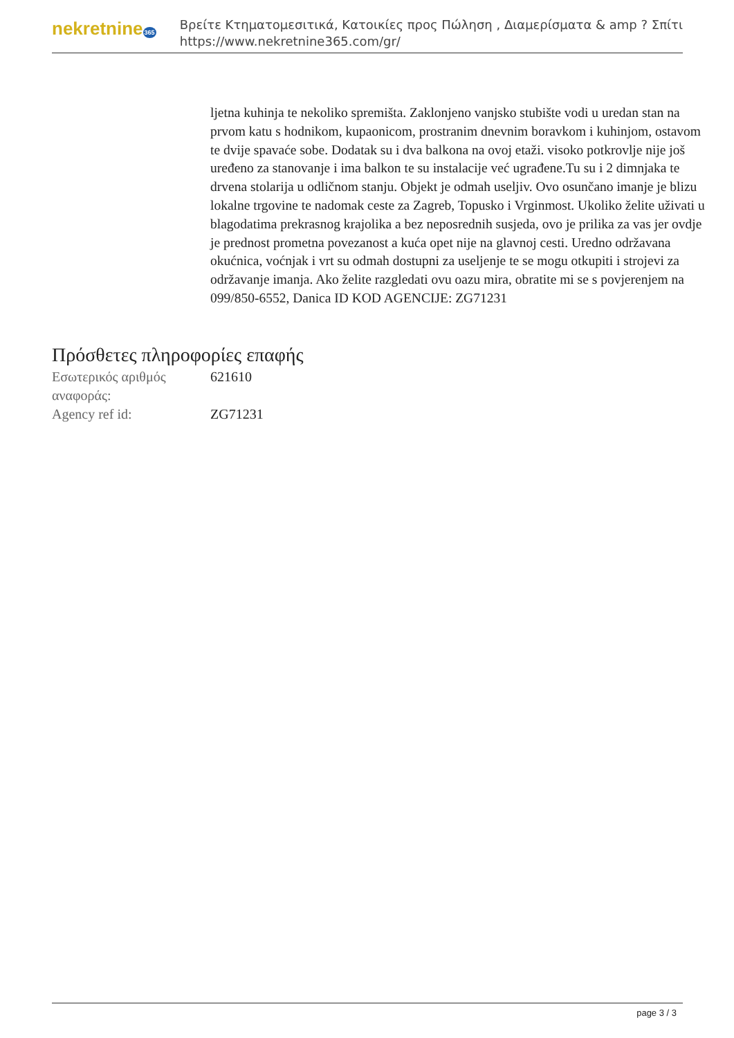nekretnine365
Βρείτε Κτηματομεσιτικά, Κατοικίες προς Πώληση , Διαμερίσματα & amp ? Σπίτι
https://www.nekretnine365.com/gr/
ljetna kuhinja te nekoliko spremišta. Zaklonjeno vanjsko stubište vodi u uredan stan na prvom katu s hodnikom, kupaonicom, prostranim dnevnim boravkom i kuhinjom, ostavom te dvije spavaće sobe. Dodatak su i dva balkona na ovoj etaži. visoko potkrovlje nije još uređeno za stanovanje i ima balkon te su instalacije već ugrađene.Tu su i 2 dimnjaka te drvena stolarija u odličnom stanju. Objekt je odmah useljiv. Ovo osunčano imanje je blizu lokalne trgovine te nadomak ceste za Zagreb, Topusko i Vrginmost. Ukoliko želite uživati u blagodatima prekrasnog krajolika a bez neposrednih susjeda, ovo je prilika za vas jer ovdje je prednost prometna povezanost a kuća opet nije na glavnoj cesti. Uredno održavana okućnica, voćnjak i vrt su odmah dostupni za useljenje te se mogu otkupiti i strojevi za održavanje imanja. Ako želite razgledati ovu oazu mira, obratite mi se s povjerenjem na 099/850-6552, Danica ID KOD AGENCIJE: ZG71231
Πρόσθετες πληροφορίες επαφής
| Εσωτερικός αριθμός αναφοράς: | 621610 |
| Agency ref id: | ZG71231 |
page 3 / 3